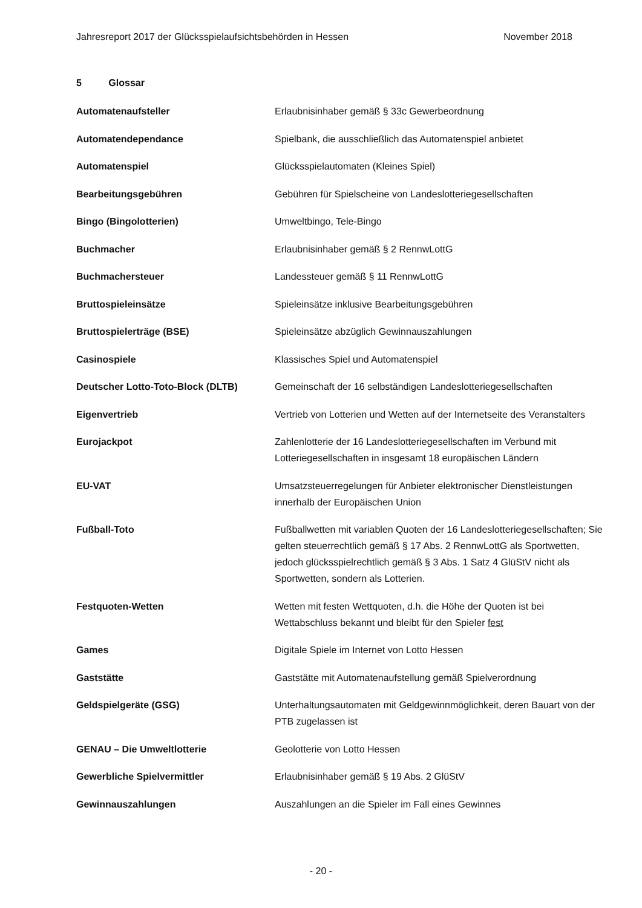Jahresreport 2017 der Glücksspielaufsichtsbehörden in Hessen November 2018
5 Glossar
| Automatenaufsteller | Erlaubnisinhaber gemäß § 33c Gewerbeordnung |
| Automatendependance | Spielbank, die ausschließlich das Automatenspiel anbietet |
| Automatenspiel | Glücksspielautomaten (Kleines Spiel) |
| Bearbeitungsgebühren | Gebühren für Spielscheine von Landeslotteriegesellschaften |
| Bingo (Bingolotterien) | Umweltbingo, Tele-Bingo |
| Buchmacher | Erlaubnisinhaber gemäß § 2 RennwLottG |
| Buchmachersteuer | Landessteuer gemäß § 11 RennwLottG |
| Bruttospieleinsätze | Spieleinsätze inklusive Bearbeitungsgebühren |
| Bruttospielerträge (BSE) | Spieleinsätze abzüglich Gewinnauszahlungen |
| Casinospiele | Klassisches Spiel und Automatenspiel |
| Deutscher Lotto-Toto-Block (DLTB) | Gemeinschaft der 16 selbständigen Landeslotteriegesellschaften |
| Eigenvertrieb | Vertrieb von Lotterien und Wetten auf der Internetseite des Veranstalters |
| Eurojackpot | Zahlenlotterie der 16 Landeslotteriegesellschaften im Verbund mit Lotteriegesellschaften in insgesamt 18 europäischen Ländern |
| EU-VAT | Umsatzsteuerregelungen für Anbieter elektronischer Dienstleistungen innerhalb der Europäischen Union |
| Fußball-Toto | Fußballwetten mit variablen Quoten der 16 Landeslotteriegesellschaften; Sie gelten steuerrechtlich gemäß § 17 Abs. 2 RennwLottG als Sportwetten, jedoch glücksspielrechtlich gemäß § 3 Abs. 1 Satz 4 GlüStV nicht als Sportwetten, sondern als Lotterien. |
| Festquoten-Wetten | Wetten mit festen Wettquoten, d.h. die Höhe der Quoten ist bei Wettabschluss bekannt und bleibt für den Spieler fest |
| Games | Digitale Spiele im Internet von Lotto Hessen |
| Gaststätte | Gaststätte mit Automatenaufstellung gemäß Spielverordnung |
| Geldspielgeräte (GSG) | Unterhaltungsautomaten mit Geldgewinnmöglichkeit, deren Bauart von der PTB zugelassen ist |
| GENAU – Die Umweltlotterie | Geolotterie von Lotto Hessen |
| Gewerbliche Spielvermittler | Erlaubnisinhaber gemäß § 19 Abs. 2 GlüStV |
| Gewinnauszahlungen | Auszahlungen an die Spieler im Fall eines Gewinnes |
- 20 -